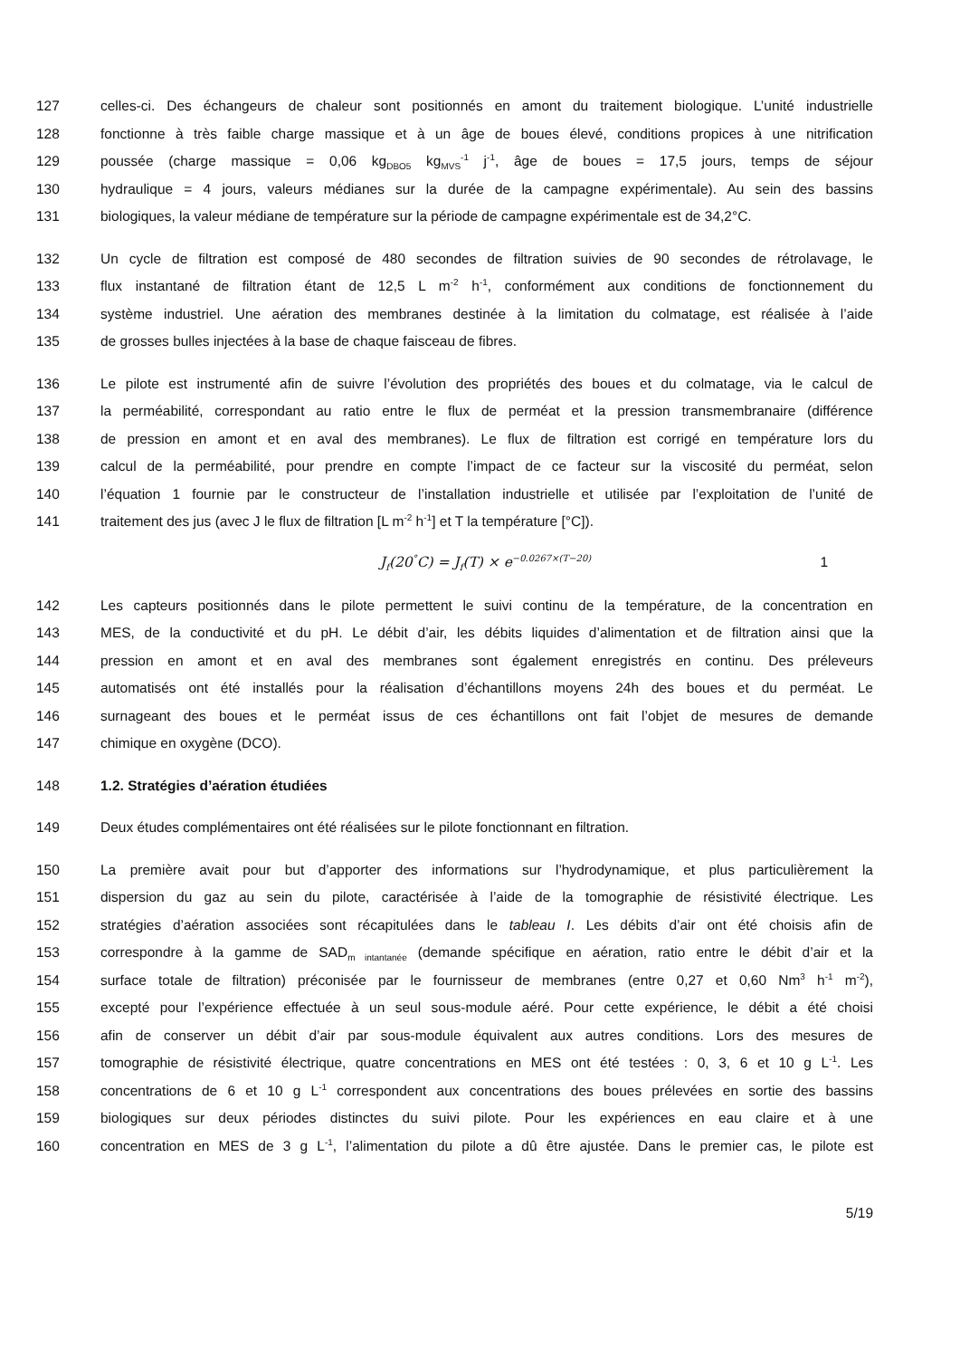127 celles-ci. Des échangeurs de chaleur sont positionnés en amont du traitement biologique. L’unité industrielle
128 fonctionne à très faible charge massique et à un âge de boues élevé, conditions propices à une nitrification
129 poussée (charge massique = 0,06 kg<sub>DBO5</sub> kg<sub>MVS</sub><sup>-1</sup> j<sup>-1</sup>, âge de boues = 17,5 jours, temps de séjour
130 hydraulique = 4 jours, valeurs médianes sur la durée de la campagne expérimentale). Au sein des bassins
131 biologiques, la valeur médiane de température sur la période de campagne expérimentale est de 34,2°C.
132 Un cycle de filtration est composé de 480 secondes de filtration suivies de 90 secondes de rétrolavage, le
133 flux instantané de filtration étant de 12,5 L m<sup>-2</sup> h<sup>-1</sup>, conformément aux conditions de fonctionnement du
134 système industriel. Une aération des membranes destinée à la limitation du colmatage, est réalisée à l’aide
135 de grosses bulles injectées à la base de chaque faisceau de fibres.
136 Le pilote est instrumenté afin de suivre l’évolution des propriétés des boues et du colmatage, via le calcul de
137 la perméabilité, correspondant au ratio entre le flux de perméat et la pression transmembranaire (différence
138 de pression en amont et en aval des membranes). Le flux de filtration est corrigé en température lors du
139 calcul de la perméabilité, pour prendre en compte l’impact de ce facteur sur la viscosité du perméat, selon
140 l’équation 1 fournie par le constructeur de l’installation industrielle et utilisée par l’exploitation de l’unité de
141 traitement des jus (avec J le flux de filtration [L m<sup>-2</sup> h<sup>-1</sup>] et T la température [°C]).
J<sub>f</sub>(20<sup>°</sup>C) = J<sub>f</sub>(T) × e<sup>−0.0267×(T−20)</sup> 1
142 Les capteurs positionnés dans le pilote permettent le suivi continu de la température, de la concentration en
143 MES, de la conductivité et du pH. Le débit d’air, les débits liquides d’alimentation et de filtration ainsi que la
144 pression en amont et en aval des membranes sont également enregistrés en continu. Des préleveurs
145 automatisés ont été installés pour la réalisation d’échantillons moyens 24h des boues et du perméat. Le
146 surnageant des boues et le perméat issus de ces échantillons ont fait l’objet de mesures de demande
147 chimique en oxygène (DCO).
148 1.2. Stratégies d’aération étudiées
149 Deux études complémentaires ont été réalisées sur le pilote fonctionnant en filtration.
150 La première avait pour but d’apporter des informations sur l’hydrodynamique, et plus particulièrement la
151 dispersion du gaz au sein du pilote, caractérisée à l’aide de la tomographie de résistivité électrique. Les
152 stratégies d’aération associées sont récapitulées dans le tableau I. Les débits d’air ont été choisis afin de
153 correspondre à la gamme de SAD<sub>m intantanée</sub> (demande spécifique en aération, ratio entre le débit d’air et la
154 surface totale de filtration) préconisée par le fournisseur de membranes (entre 0,27 et 0,60 Nm<sup>3</sup> h<sup>-1</sup> m<sup>-2</sup>),
155 excepté pour l’expérience effectuée à un seul sous-module aéré. Pour cette expérience, le débit a été choisi
156 afin de conserver un débit d’air par sous-module équivalent aux autres conditions. Lors des mesures de
157 tomographie de résistivité électrique, quatre concentrations en MES ont été testées : 0, 3, 6 et 10 g L<sup>-1</sup>. Les
158 concentrations de 6 et 10 g L<sup>-1</sup> correspondent aux concentrations des boues prélevées en sortie des bassins
159 biologiques sur deux périodes distinctes du suivi pilote. Pour les expériences en eau claire et à une
160 concentration en MES de 3 g L<sup>-1</sup>, l’alimentation du pilote a dû être ajustée. Dans le premier cas, le pilote est
5/19